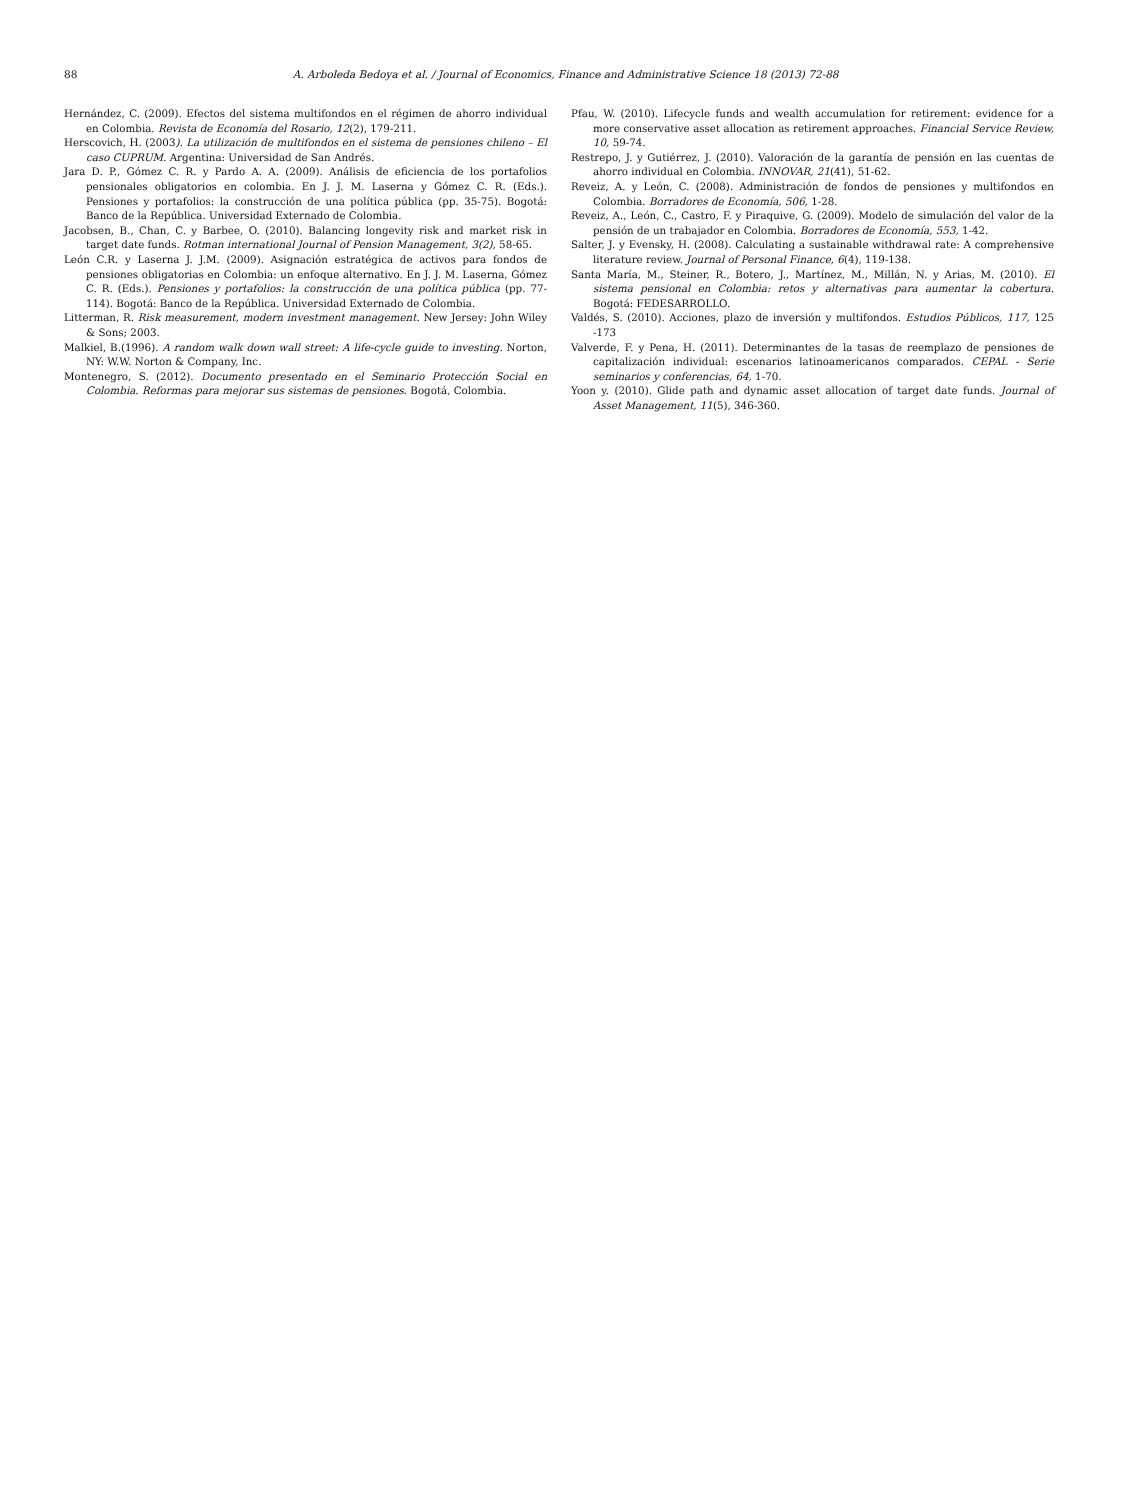88 A. Arboleda Bedoya et al. / Journal of Economics, Finance and Administrative Science 18 (2013) 72-88
Hernández, C. (2009). Efectos del sistema multifondos en el régimen de ahorro individual en Colombia. Revista de Economía del Rosario, 12(2), 179-211.
Herscovich, H. (2003). La utilización de multifondos en el sistema de pensiones chileno – El caso CUPRUM. Argentina: Universidad de San Andrés.
Jara D. P., Gómez C. R. y Pardo A. A. (2009). Análisis de eficiencia de los portafolios pensionales obligatorios en colombia. En J. J. M. Laserna y Gómez C. R. (Eds.). Pensiones y portafolios: la construcción de una política pública (pp. 35-75). Bogotá: Banco de la República. Universidad Externado de Colombia.
Jacobsen, B., Chan, C. y Barbee, O. (2010). Balancing longevity risk and market risk in target date funds. Rotman international Journal of Pension Management, 3(2), 58-65.
León C.R. y Laserna J. J.M. (2009). Asignación estratégica de activos para fondos de pensiones obligatorias en Colombia: un enfoque alternativo. En J. J. M. Laserna, Gómez C. R. (Eds.). Pensiones y portafolios: la construcción de una política pública (pp. 77-114). Bogotá: Banco de la República. Universidad Externado de Colombia.
Litterman, R. Risk measurement, modern investment management. New Jersey: John Wiley & Sons; 2003.
Malkiel, B.(1996). A random walk down wall street: A life-cycle guide to investing. Norton, NY: W.W. Norton & Company, Inc.
Montenegro, S. (2012). Documento presentado en el Seminario Protección Social en Colombia. Reformas para mejorar sus sistemas de pensiones. Bogotá, Colombia.
Pfau, W. (2010). Lifecycle funds and wealth accumulation for retirement: evidence for a more conservative asset allocation as retirement approaches. Financial Service Review, 10, 59-74.
Restrepo, J. y Gutiérrez, J. (2010). Valoración de la garantía de pensión en las cuentas de ahorro individual en Colombia. INNOVAR, 21(41), 51-62.
Reveiz, A. y León, C. (2008). Administración de fondos de pensiones y multifondos en Colombia. Borradores de Economía, 506, 1-28.
Reveiz, A., León, C., Castro, F. y Piraquive, G. (2009). Modelo de simulación del valor de la pensión de un trabajador en Colombia. Borradores de Economía, 553, 1-42.
Salter, J. y Evensky, H. (2008). Calculating a sustainable withdrawal rate: A comprehensive literature review. Journal of Personal Finance, 6(4), 119-138.
Santa María, M., Steiner, R., Botero, J., Martínez, M., Millán, N. y Arias, M. (2010). El sistema pensional en Colombia: retos y alternativas para aumentar la cobertura. Bogotá: FEDESARROLLO.
Valdés, S. (2010). Acciones, plazo de inversión y multifondos. Estudios Públicos, 117, 125 -173
Valverde, F. y Pena, H. (2011). Determinantes de la tasas de reemplazo de pensiones de capitalización individual: escenarios latinoamericanos comparados. CEPAL - Serie seminarios y conferencias, 64, 1-70.
Yoon y. (2010). Glide path and dynamic asset allocation of target date funds. Journal of Asset Management, 11(5), 346-360.